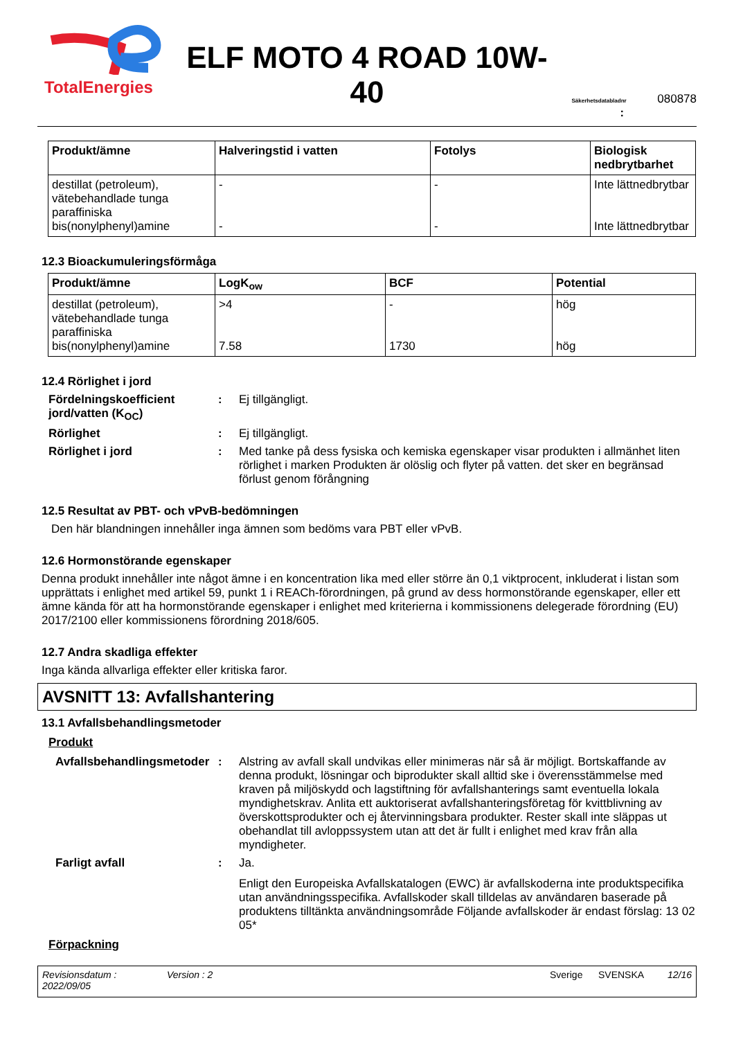TotalEnergies
ELF MOTO 4 ROAD 10W-40
Säkerhetsdatabladnr 080878
:
| Produkt/ämne | Halveringstid i vatten | Fotolys | Biologisk nedbrytbarhet |
| --- | --- | --- | --- |
| destillat (petroleum), vätebehandlade tunga paraffiniska bis(nonylphenyl)amine | - - | - - | Inte lättnedbrytbar Inte lättnedbrytbar |
12.3 Bioackumuleringsförmåga
| Produkt/ämne | LogK<sub>ow</sub> | BCF | Potential |
| --- | --- | --- | --- |
| destillat (petroleum), vätebehandlade tunga paraffiniska bis(nonylphenyl)amine | >4 7.58 | - 1730 | hög hög |
12.4 Rörlighet i jord
Fördelningskoefficient jord/vatten (K<sub>OC</sub>)
: Ej tillgängligt.
Rörlighet : Ej tillgängligt.
Rörlighet i jord : Med tanke på dess fysiska och kemiska egenskaper visar produkten i allmänhet liten rörlighet i marken Produkten är olöslig och flyter på vatten. det sker en begränsad förlust genom förångning
12.5 Resultat av PBT- och vPvB-bedömningen
Den här blandningen innehåller inga ämnen som bedöms vara PBT eller vPvB.
12.6 Hormonstörande egenskaper
Denna produkt innehåller inte något ämne i en koncentration lika med eller större än 0,1 viktprocent, inkluderat i listan som upprättats i enlighet med artikel 59, punkt 1 i REACh-förordningen, på grund av dess hormonstörande egenskaper, eller ett ämne kända för att ha hormonstörande egenskaper i enlighet med kriterierna i kommissionens delegerade förordning (EU) 2017/2100 eller kommissionens förordning 2018/605.
12.7 Andra skadliga effekter
Inga kända allvarliga effekter eller kritiska faror.
AVSNITT 13: Avfallshantering
13.1 Avfallsbehandlingsmetoder
Produkt
Avfallsbehandlingsmetoder
: Alstring av avfall skall undvikas eller minimeras när så är möjligt. Bortskaffande av denna produkt, lösningar och biprodukter skall alltid ske i överensstämmelse med kraven på miljöskydd och lagstiftning för avfallshanterings samt eventuella lokala myndighetskrav. Anlita ett auktoriserat avfallshanteringsföretag för kvittblivning av överskottsprodukter och ej återvinningsbara produkter. Rester skall inte släppas ut obehandlat till avloppssystem utan att det är fullt i enlighet med krav från alla myndigheter.
Farligt avfall : Ja.
Enligt den Europeiska Avfallskatalogen (EWC) är avfallskoderna inte produktspecifika utan användningsspecifika. Avfallskoder skall tilldelas av användaren baserade på produktens tilltänkta användningsområde Följande avfallskoder är endast förslag: 13 02 05*
Förpackning
Revisionsdatum :
2022/09/05
Version : 2 Sverige SVENSKA 12/16